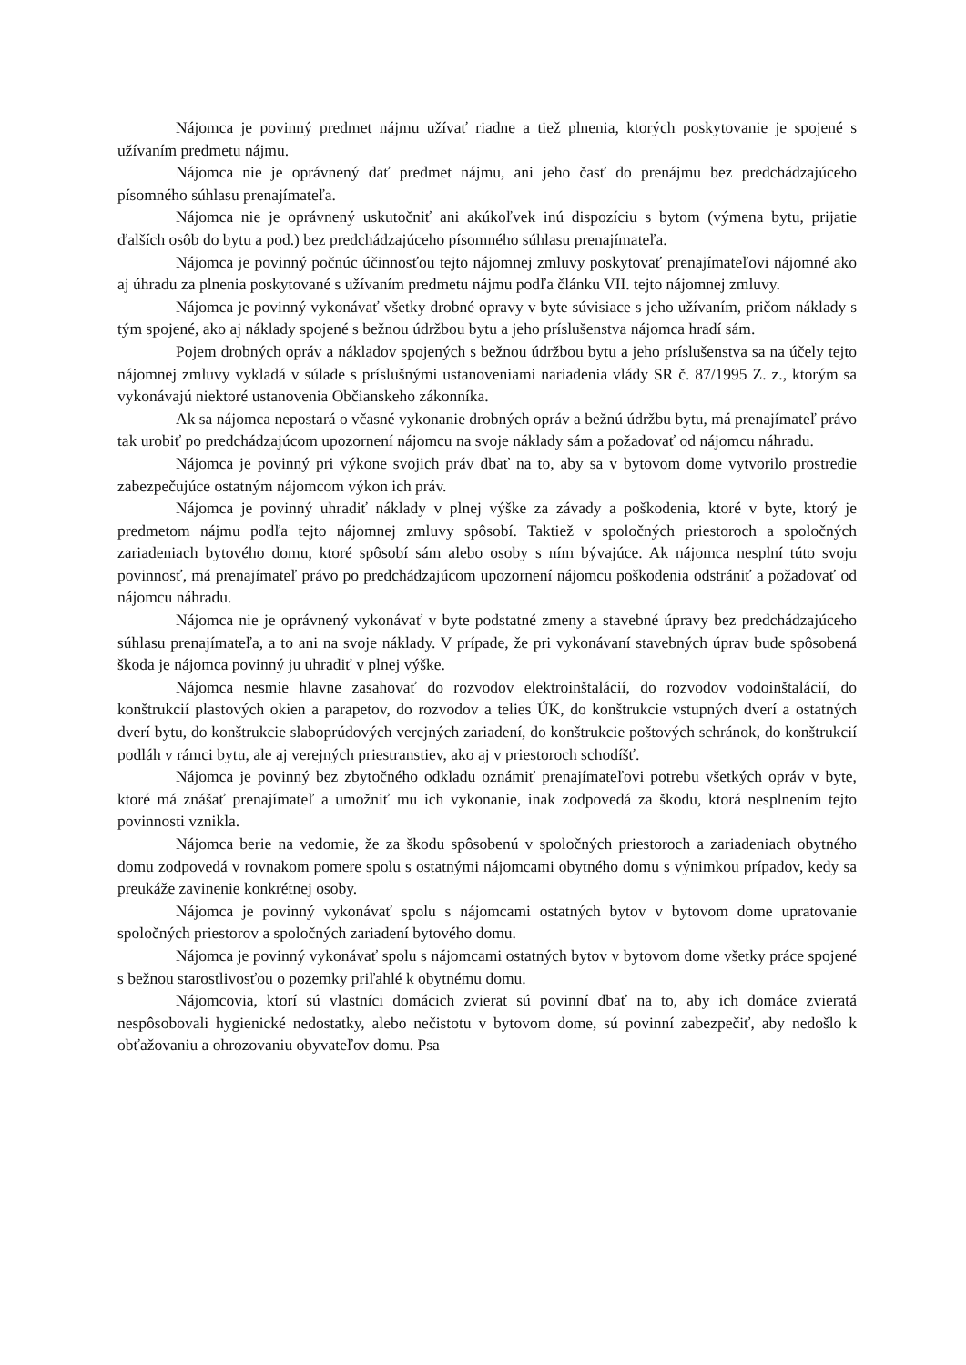Nájomca je povinný predmet nájmu užívať riadne a tiež plnenia, ktorých poskytovanie je spojené s užívaním predmetu nájmu.
Nájomca nie je oprávnený dať predmet nájmu, ani jeho časť do prenájmu bez predchádzajúceho písomného súhlasu prenajímateľa.
Nájomca nie je oprávnený uskutočniť ani akúkoľvek inú dispozíciu s bytom (výmena bytu, prijatie ďalších osôb do bytu a pod.) bez predchádzajúceho písomného súhlasu prenajímateľa.
Nájomca je povinný počnúc účinnosťou tejto nájomnej zmluvy poskytovať prenajímateľovi nájomné ako aj úhradu za plnenia poskytované s užívaním predmetu nájmu podľa článku VII. tejto nájomnej zmluvy.
Nájomca je povinný vykonávať všetky drobné opravy v byte súvisiace s jeho užívaním, pričom náklady s tým spojené, ako aj náklady spojené s bežnou údržbou bytu a jeho príslušenstva nájomca hradí sám.
Pojem drobných opráv a nákladov spojených s bežnou údržbou bytu a jeho príslušenstva sa na účely tejto nájomnej zmluvy vykladá v súlade s príslušnými ustanoveniami nariadenia vlády SR č. 87/1995 Z. z., ktorým sa vykonávajú niektoré ustanovenia Občianskeho zákonníka.
Ak sa nájomca nepostará o včasné vykonanie drobných opráv a bežnú údržbu bytu, má prenajímateľ právo tak urobiť po predchádzajúcom upozornení nájomcu na svoje náklady sám a požadovať od nájomcu náhradu.
Nájomca je povinný pri výkone svojich práv dbať na to, aby sa v bytovom dome vytvorilo prostredie zabezpečujúce ostatným nájomcom výkon ich práv.
Nájomca je povinný uhradiť náklady v plnej výške za závady a poškodenia, ktoré v byte, ktorý je predmetom nájmu podľa tejto nájomnej zmluvy spôsobí. Taktiež v spoločných priestoroch a spoločných zariadeniach bytového domu, ktoré spôsobí sám alebo osoby s ním bývajúce. Ak nájomca nesplní túto svoju povinnosť, má prenajímateľ právo po predchádzajúcom upozornení nájomcu poškodenia odstrániť a požadovať od nájomcu náhradu.
Nájomca nie je oprávnený vykonávať v byte podstatné zmeny a stavebné úpravy bez predchádzajúceho súhlasu prenajímateľa, a to ani na svoje náklady. V prípade, že pri vykonávaní stavebných úprav bude spôsobená škoda je nájomca povinný ju uhradiť v plnej výške.
Nájomca nesmie hlavne zasahovať do rozvodov elektroinštalácií, do rozvodov vodoinštalácií, do konštrukcií plastových okien a parapetov, do rozvodov a telies ÚK, do konštrukcie vstupných dverí a ostatných dverí bytu, do konštrukcie slaboprúdových verejných zariadení, do konštrukcie poštových schránok, do konštrukcií podláh v rámci bytu, ale aj verejných priestranstiev, ako aj v priestoroch schodíšť.
Nájomca je povinný bez zbytočného odkladu oznámiť prenajímateľovi potrebu všetkých opráv v byte, ktoré má znášať prenajímateľ a umožniť mu ich vykonanie, inak zodpovedá za škodu, ktorá nesplnením tejto povinnosti vznikla.
Nájomca berie na vedomie, že za škodu spôsobenú v spoločných priestoroch a zariadeniach obytného domu zodpovedá v rovnakom pomere spolu s ostatnými nájomcami obytného domu s výnimkou prípadov, kedy sa preukáže zavinenie konkrétnej osoby.
Nájomca je povinný vykonávať spolu s nájomcami ostatných bytov v bytovom dome upratovanie spoločných priestorov a spoločných zariadení bytového domu.
Nájomca je povinný vykonávať spolu s nájomcami ostatných bytov v bytovom dome všetky práce spojené s bežnou starostlivosťou o pozemky priľahlé k obytnému domu.
Nájomcovia, ktorí sú vlastníci domácich zvierat sú povinní dbať na to, aby ich domáce zvieratá nespôsobovali hygienické nedostatky, alebo nečistotu v bytovom dome, sú povinní zabezpečiť, aby nedošlo k obťažovaniu a ohrozovaniu obyvateľov domu. Psa